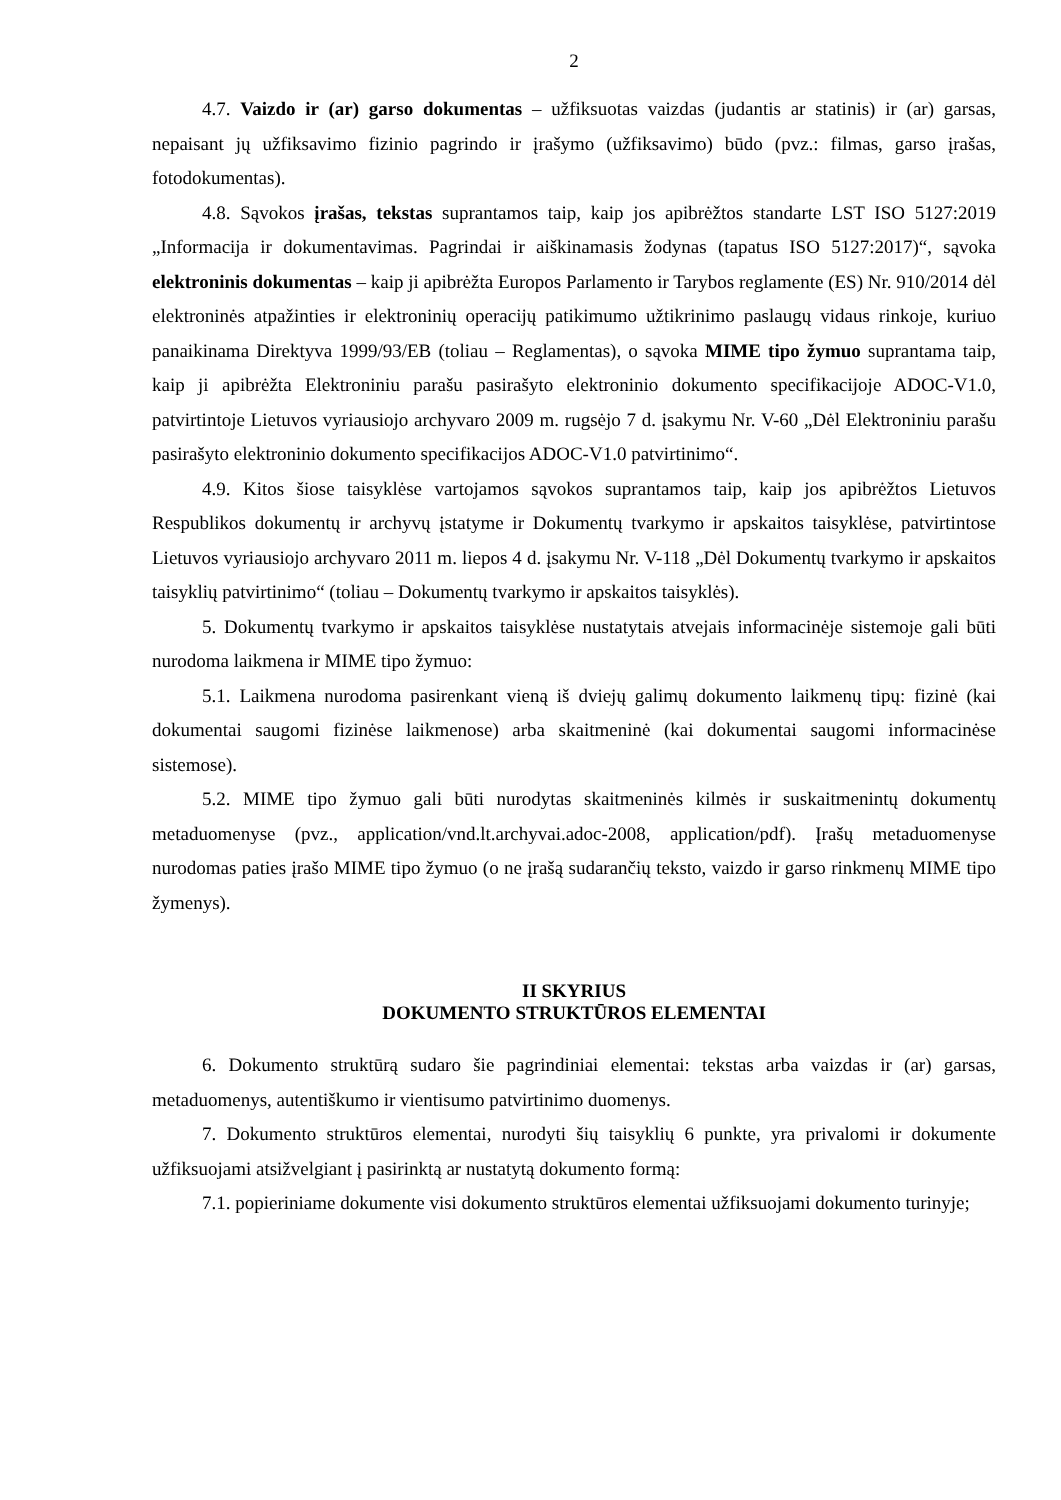2
4.7. Vaizdo ir (ar) garso dokumentas – užfiksuotas vaizdas (judantis ar statinis) ir (ar) garsas, nepaisant jų užfiksavimo fizinio pagrindo ir įrašymo (užfiksavimo) būdo (pvz.: filmas, garso įrašas, fotodokumentas).
4.8. Sąvokos įrašas, tekstas suprantamos taip, kaip jos apibrėžtos standarte LST ISO 5127:2019 „Informacija ir dokumentavimas. Pagrindai ir aiškinamasis žodynas (tapatus ISO 5127:2017)“, sąvoka elektroninis dokumentas – kaip ji apibrėžta Europos Parlamento ir Tarybos reglamente (ES) Nr. 910/2014 dėl elektroninės atpažinties ir elektroninių operacijų patikimumo užtikrinimo paslaugų vidaus rinkoje, kuriuo panaikinama Direktyva 1999/93/EB (toliau – Reglamentas), o sąvoka MIME tipo žymuo suprantama taip, kaip ji apibrėžta Elektroniniu parašu pasirašyto elektroninio dokumento specifikacijoje ADOC-V1.0, patvirtintoje Lietuvos vyriausiojo archyvaro 2009 m. rugsėjo 7 d. įsakymu Nr. V-60 „Dėl Elektroniniu parašu pasirašyto elektroninio dokumento specifikacijos ADOC-V1.0 patvirtinimo“.
4.9. Kitos šiose taisyklėse vartojamos sąvokos suprantamos taip, kaip jos apibrėžtos Lietuvos Respublikos dokumentų ir archyvų įstatyme ir Dokumentų tvarkymo ir apskaitos taisyklėse, patvirtintose Lietuvos vyriausiojo archyvaro 2011 m. liepos 4 d. įsakymu Nr. V-118 „Dėl Dokumentų tvarkymo ir apskaitos taisyklių patvirtinimo“ (toliau – Dokumentų tvarkymo ir apskaitos taisyklės).
5. Dokumentų tvarkymo ir apskaitos taisyklėse nustatytais atvejais informacinėje sistemoje gali būti nurodoma laikmena ir MIME tipo žymuo:
5.1. Laikmena nurodoma pasirenkant vieną iš dviejų galimų dokumento laikmenų tipų: fizinė (kai dokumentai saugomi fizinėse laikmenose) arba skaitmeninė (kai dokumentai saugomi informacinėse sistemose).
5.2. MIME tipo žymuo gali būti nurodytas skaitmeninės kilmės ir suskaitmenintų dokumentų metaduomenyse (pvz., application/vnd.lt.archyvai.adoc-2008, application/pdf). Įrašų metaduomenyse nurodomas paties įrašo MIME tipo žymuo (o ne įrašą sudarančių teksto, vaizdo ir garso rinkmenų MIME tipo žymenys).
II SKYRIUS
DOKUMENTO STRUKTŪROS ELEMENTAI
6. Dokumento struktūrą sudaro šie pagrindiniai elementai: tekstas arba vaizdas ir (ar) garsas, metaduomenys, autentiškumo ir vientisumo patvirtinimo duomenys.
7. Dokumento struktūros elementai, nurodyti šių taisyklių 6 punkte, yra privalomi ir dokumente užfiksuojami atsižvelgiant į pasirinktą ar nustatytą dokumento formą:
7.1. popieriniame dokumente visi dokumento struktūros elementai užfiksuojami dokumento turinyje;